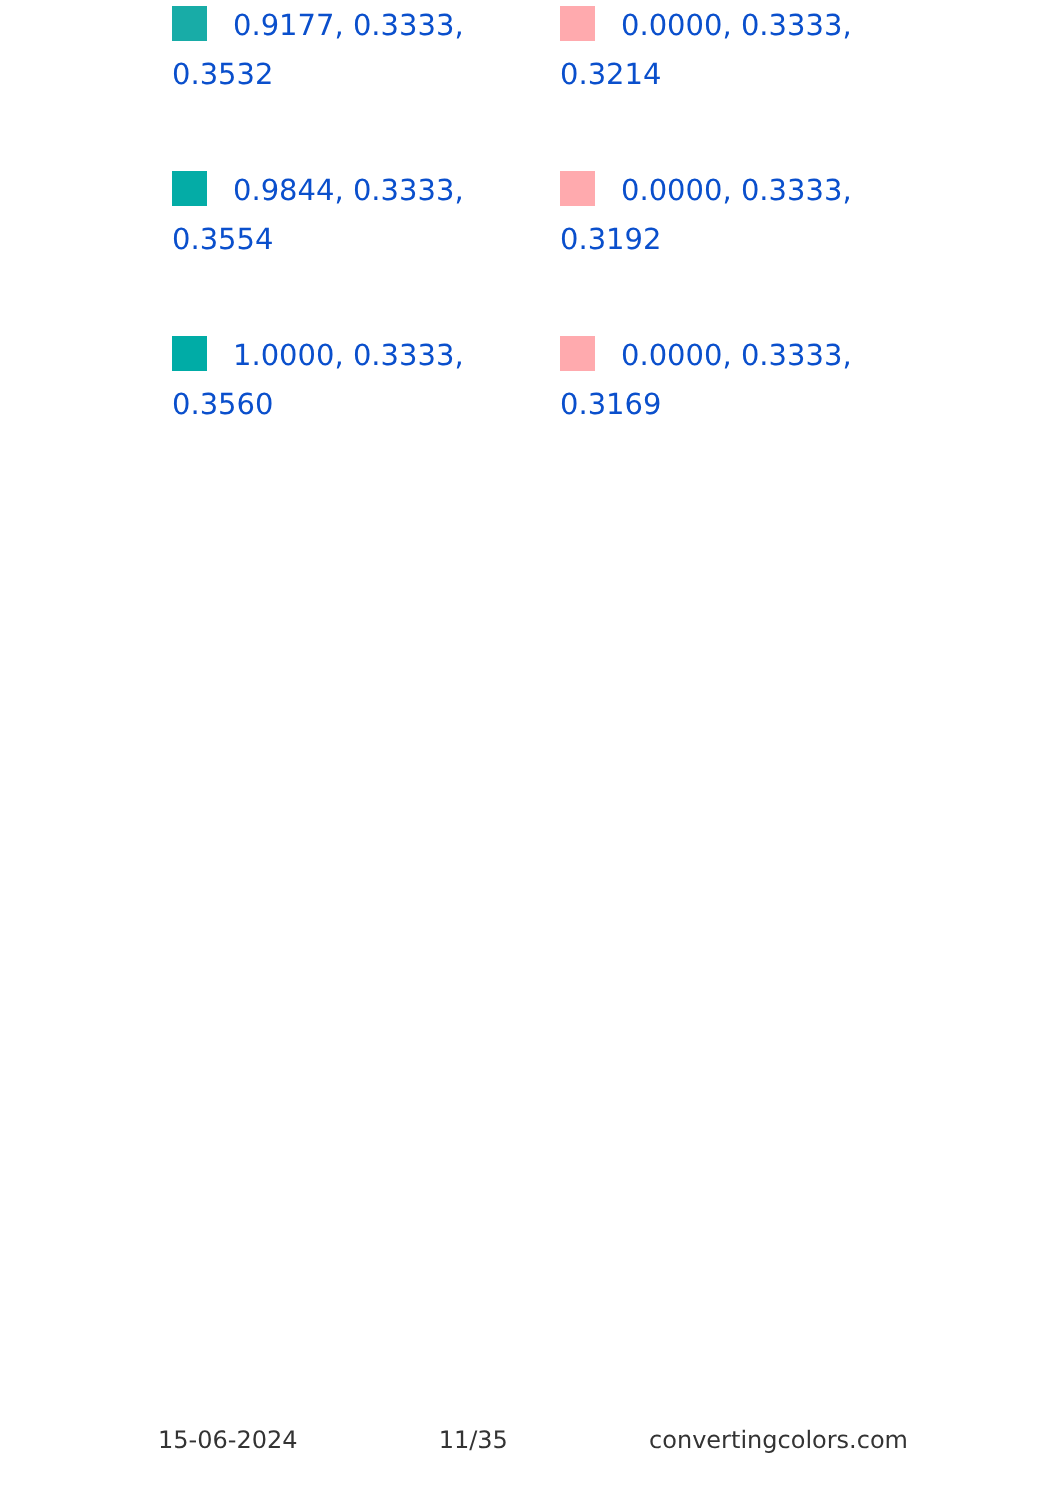0.9177, 0.3333, 0.3532
0.0000, 0.3333, 0.3214
0.9844, 0.3333, 0.3554
0.0000, 0.3333, 0.3192
1.0000, 0.3333, 0.3560
0.0000, 0.3333, 0.3169
15-06-2024 11/35 convertingcolors.com